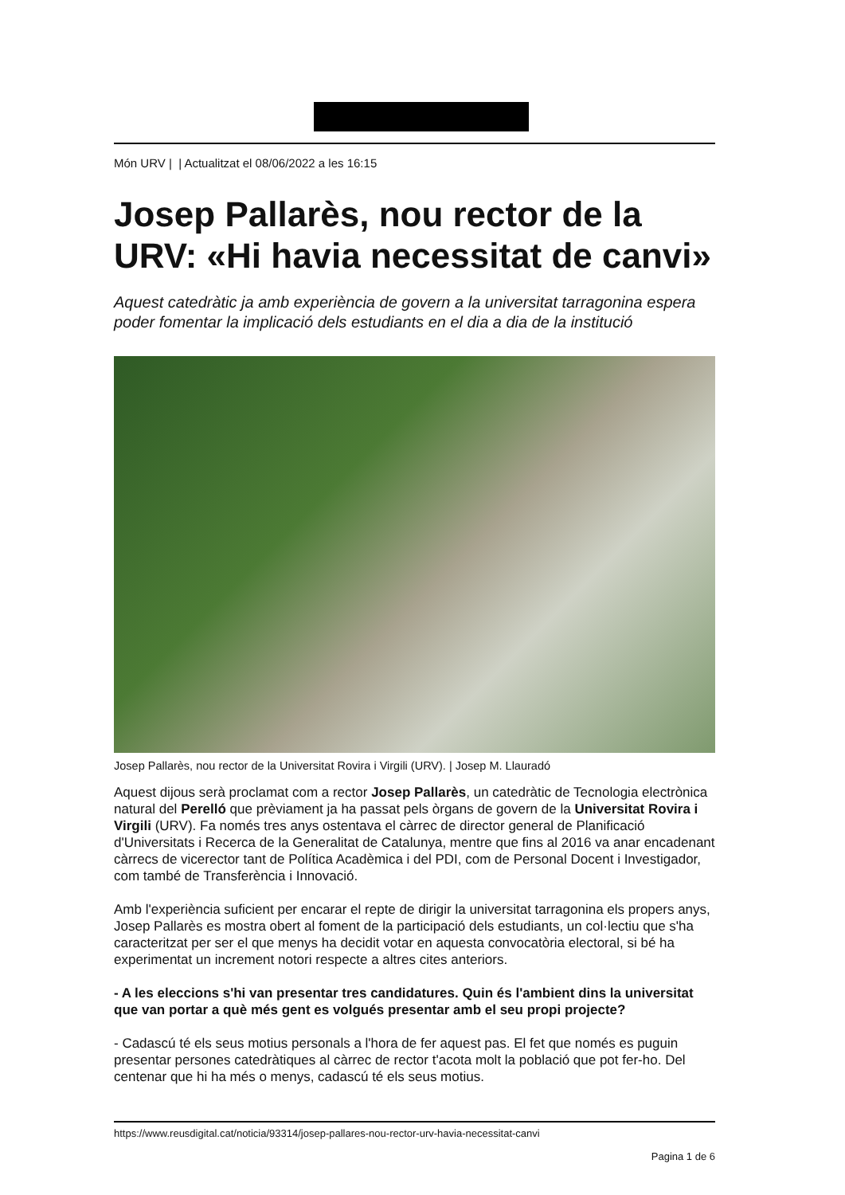Món URV | | Actualitzat el 08/06/2022 a les 16:15
Josep Pallarès, nou rector de la URV: «Hi havia necessitat de canvi»
Aquest catedràtic ja amb experiència de govern a la universitat tarragonina espera poder fomentar la implicació dels estudiants en el dia a dia de la institució
Josep Pallarès, nou rector de la Universitat Rovira i Virgili (URV). | Josep M. Llauradó
Aquest dijous serà proclamat com a rector Josep Pallarès, un catedràtic de Tecnologia electrònica natural del Perelló que prèviament ja ha passat pels òrgans de govern de la Universitat Rovira i Virgili (URV). Fa només tres anys ostentava el càrrec de director general de Planificació d'Universitats i Recerca de la Generalitat de Catalunya, mentre que fins al 2016 va anar encadenant càrrecs de vicerector tant de Política Acadèmica i del PDI, com de Personal Docent i Investigador, com també de Transferència i Innovació.
Amb l'experiència suficient per encarar el repte de dirigir la universitat tarragonina els propers anys, Josep Pallarès es mostra obert al foment de la participació dels estudiants, un col·lectiu que s'ha caracteritzat per ser el que menys ha decidit votar en aquesta convocatòria electoral, si bé ha experimentat un increment notori respecte a altres cites anteriors.
- A les eleccions s'hi van presentar tres candidatures. Quin és l'ambient dins la universitat que van portar a què més gent es volgués presentar amb el seu propi projecte?
- Cadascú té els seus motius personals a l'hora de fer aquest pas. El fet que només es puguin presentar persones catedràtiques al càrrec de rector t'acota molt la població que pot fer-ho. Del centenar que hi ha més o menys, cadascú té els seus motius.
https://www.reusdigital.cat/noticia/93314/josep-pallares-nou-rector-urv-havia-necessitat-canvi
Pagina 1 de 6